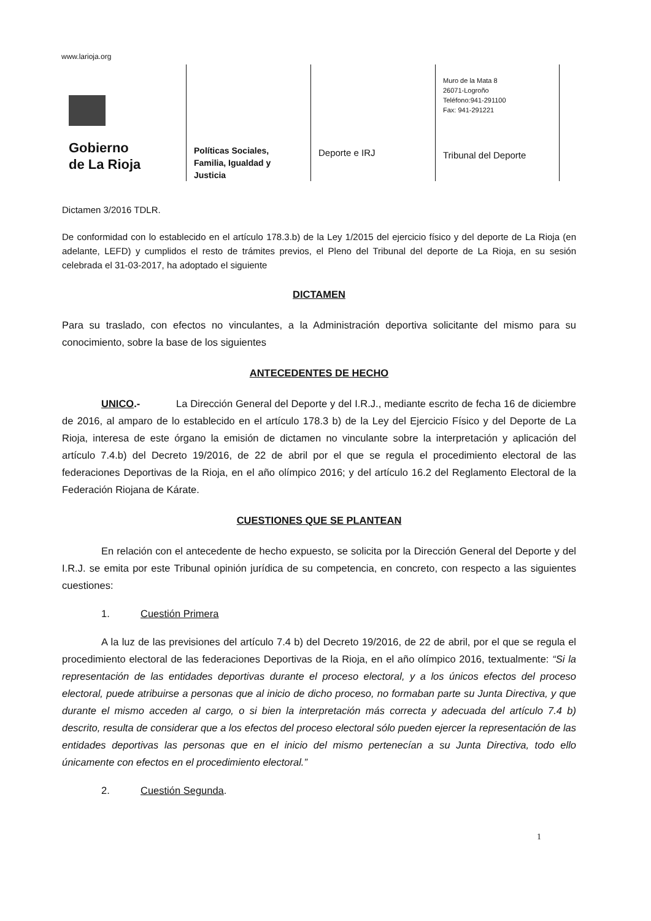www.larioja.org
Gobierno
de La Rioja
Políticas Sociales,
Familia, Igualdad y
Justicia
Deporte e IRJ
Muro de la Mata 8
26071-Logroño
Teléfono:941-291100
Fax: 941-291221
Tribunal del Deporte
Dictamen 3/2016 TDLR.
De conformidad con lo establecido en el artículo 178.3.b) de la Ley 1/2015 del ejercicio físico y del deporte de La Rioja (en adelante, LEFD) y cumplidos el resto de trámites previos, el Pleno del Tribunal del deporte de La Rioja, en su sesión celebrada el 31-03-2017, ha adoptado el siguiente
DICTAMEN
Para su traslado, con efectos no vinculantes, a la Administración deportiva solicitante del mismo para su conocimiento, sobre la base de los siguientes
ANTECEDENTES DE HECHO
UNICO.- La Dirección General del Deporte y del I.R.J., mediante escrito de fecha 16 de diciembre de 2016, al amparo de lo establecido en el artículo 178.3 b) de la Ley del Ejercicio Físico y del Deporte de La Rioja, interesa de este órgano la emisión de dictamen no vinculante sobre la interpretación y aplicación del artículo 7.4.b) del Decreto 19/2016, de 22 de abril por el que se regula el procedimiento electoral de las federaciones Deportivas de la Rioja, en el año olímpico 2016; y del artículo 16.2 del Reglamento Electoral de la Federación Riojana de Kárate.
CUESTIONES QUE SE PLANTEAN
En relación con el antecedente de hecho expuesto, se solicita por la Dirección General del Deporte y del I.R.J. se emita por este Tribunal opinión jurídica de su competencia, en concreto, con respecto a las siguientes cuestiones:
1. Cuestión Primera
A la luz de las previsiones del artículo 7.4 b) del Decreto 19/2016, de 22 de abril, por el que se regula el procedimiento electoral de las federaciones Deportivas de la Rioja, en el año olímpico 2016, textualmente: “Si la representación de las entidades deportivas durante el proceso electoral, y a los únicos efectos del proceso electoral, puede atribuirse a personas que al inicio de dicho proceso, no formaban parte su Junta Directiva, y que durante el mismo acceden al cargo, o si bien la interpretación más correcta y adecuada del artículo 7.4 b) descrito, resulta de considerar que a los efectos del proceso electoral sólo pueden ejercer la representación de las entidades deportivas las personas que en el inicio del mismo pertenecían a su Junta Directiva, todo ello únicamente con efectos en el procedimiento electoral.”
2. Cuestión Segunda.
1